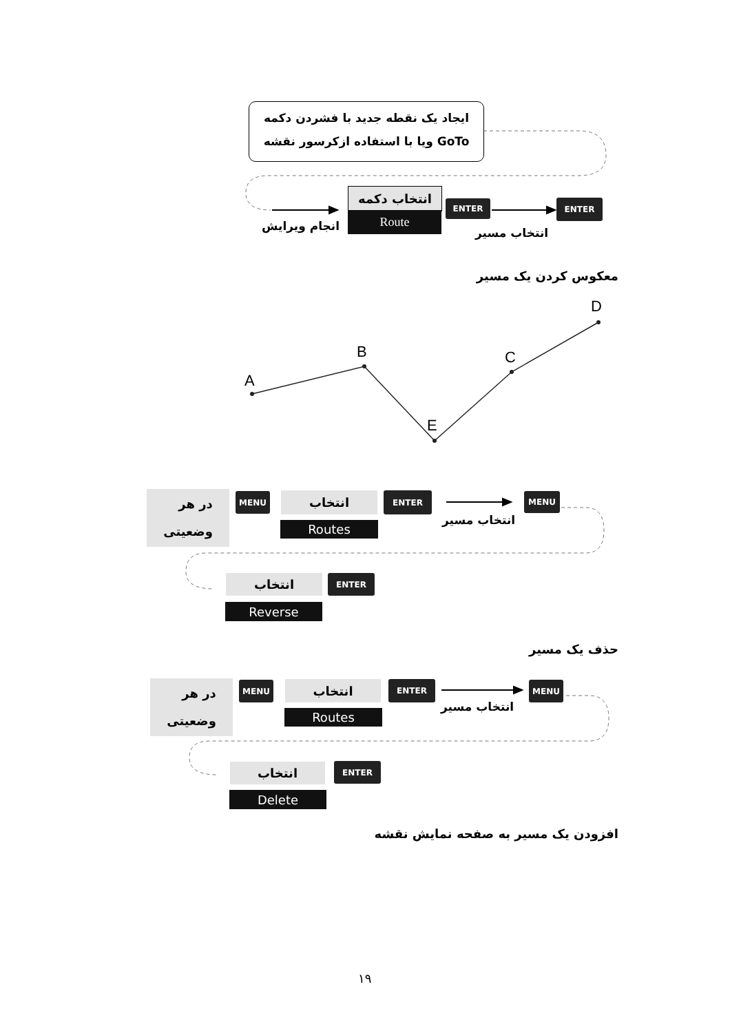A
B
E
C
D
ایجاد یک نقطه جدید با فشردن دکمه
GoTo ویا با استفاده ازکرسور نقشه
انتخاب دکمه
Route
انجام ویرایش
ENTER ENTER
انتخاب مسیر
معکوس کردن یک مسیر
در هر
وضعیتی
MENU انتخاب
Routes
ENTER
انتخاب مسیر
MENU
انتخاب ENTER
Reverse
حذف یک مسیر
در هر
وضعیتی
MENU انتخاب
Routes
ENTER
انتخاب مسیر
MENU
انتخاب ENTER
Delete
افزودن یک مسیر به صفحه نمایش نقشه
۱۹